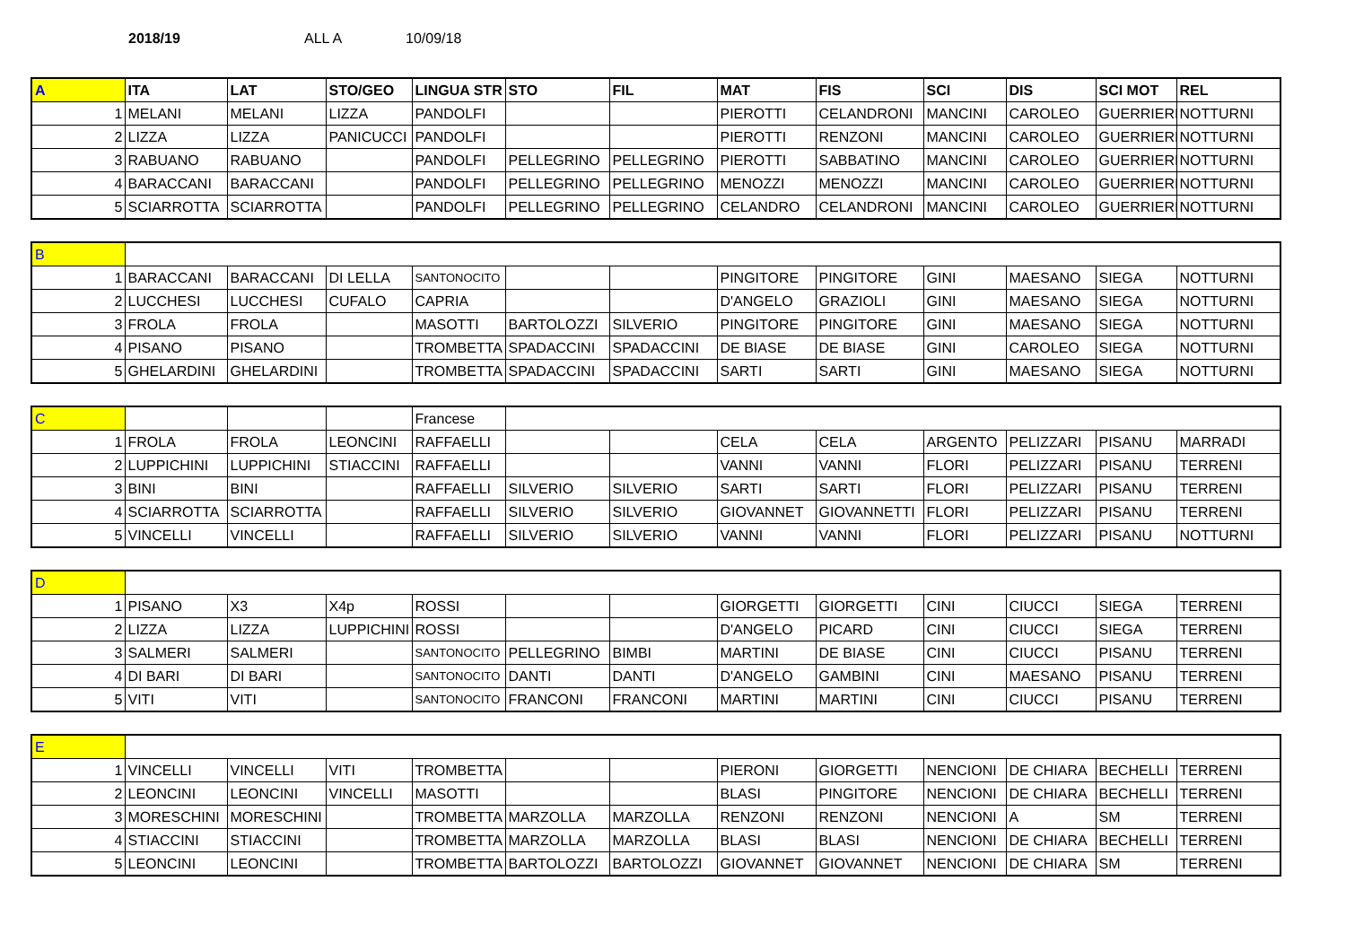2018/19 ALL A 10/09/18
| A | ITA | LAT | STO/GEO | LINGUA STR | STO | FIL | MAT | FIS | SCI | DIS | SCI MOT | REL |
| 1 | MELANI | MELANI | LIZZA | PANDOLFI | | | PIEROTTI | CELANDRONI | MANCINI | CAROLEO | GUERRIERI | NOTTURNI |
| 2 | LIZZA | LIZZA | PANICUCCI | PANDOLFI | | | PIEROTTI | RENZONI | MANCINI | CAROLEO | GUERRIERI | NOTTURNI |
| 3 | RABUANO | RABUANO | | PANDOLFI | PELLEGRINO | PELLEGRINO | PIEROTTI | SABBATINO | MANCINI | CAROLEO | GUERRIERI | NOTTURNI |
| 4 | BARACCANI | BARACCANI | | PANDOLFI | PELLEGRINO | PELLEGRINO | MENOZZI | MENOZZI | MANCINI | CAROLEO | GUERRIERI | NOTTURNI |
| 5 | SCIARROTTA | SCIARROTTA | | PANDOLFI | PELLEGRINO | PELLEGRINO | CELANDRO | CELANDRONI | MANCINI | CAROLEO | GUERRIERI | NOTTURNI |
| B | | | | | | | | | | | | |
| 1 | BARACCANI | BARACCANI | DI LELLA | SANTONOCITO | | | PINGITORE | PINGITORE | GINI | MAESANO | SIEGA | NOTTURNI |
| 2 | LUCCHESI | LUCCHESI | CUFALO | CAPRIA | | | D'ANGELO | GRAZIOLI | GINI | MAESANO | SIEGA | NOTTURNI |
| 3 | FROLA | FROLA | | MASOTTI | BARTOLOZZI | SILVERIO | PINGITORE | PINGITORE | GINI | MAESANO | SIEGA | NOTTURNI |
| 4 | PISANO | PISANO | | TROMBETTA | SPADACCINI | SPADACCINI | DE BIASE | DE BIASE | GINI | CAROLEO | SIEGA | NOTTURNI |
| 5 | GHELARDINI | GHELARDINI | | TROMBETTA | SPADACCINI | SPADACCINI | SARTI | SARTI | GINI | MAESANO | SIEGA | NOTTURNI |
| C | | | | Francese | | | | | | | | |
| 1 | FROLA | FROLA | LEONCINI | RAFFAELLI | | | CELA | CELA | ARGENTO | PELIZZARI | PISANU | MARRADI |
| 2 | LUPPICHINI | LUPPICHINI | STIACCINI | RAFFAELLI | | | VANNI | VANNI | FLORI | PELIZZARI | PISANU | TERRENI |
| 3 | BINI | BINI | | RAFFAELLI | SILVERIO | SILVERIO | SARTI | SARTI | FLORI | PELIZZARI | PISANU | TERRENI |
| 4 | SCIARROTTA | SCIARROTTA | | RAFFAELLI | SILVERIO | SILVERIO | GIOVANNET | GIOVANNETTI | FLORI | PELIZZARI | PISANU | TERRENI |
| 5 | VINCELLI | VINCELLI | | RAFFAELLI | SILVERIO | SILVERIO | VANNI | VANNI | FLORI | PELIZZARI | PISANU | NOTTURNI |
| D | | | | | | | | | | | | |
| 1 | PISANO | X3 | X4p | ROSSI | | | GIORGETTI | GIORGETTI | CINI | CIUCCI | SIEGA | TERRENI |
| 2 | LIZZA | LIZZA | LUPPICHINI | ROSSI | | | D'ANGELO | PICARD | CINI | CIUCCI | SIEGA | TERRENI |
| 3 | SALMERI | SALMERI | | SANTONOCITO | PELLEGRINO | BIMBI | MARTINI | DE BIASE | CINI | CIUCCI | PISANU | TERRENI |
| 4 | DI BARI | DI BARI | | SANTONOCITO | DANTI | DANTI | D'ANGELO | GAMBINI | CINI | MAESANO | PISANU | TERRENI |
| 5 | VITI | VITI | | SANTONOCITO | FRANCONI | FRANCONI | MARTINI | MARTINI | CINI | CIUCCI | PISANU | TERRENI |
| E | | | | | | | | | | | | |
| 1 | VINCELLI | VINCELLI | VITI | TROMBETTA | | | PIERONI | GIORGETTI | NENCIONI | DE CHIARA | BECHELLI | TERRENI |
| 2 | LEONCINI | LEONCINI | VINCELLI | MASOTTI | | | BLASI | PINGITORE | NENCIONI | DE CHIARA | BECHELLI | TERRENI |
| 3 | MORESCHINI | MORESCHINI | | TROMBETTA | MARZOLLA | MARZOLLA | RENZONI | RENZONI | NENCIONI | A | SM | TERRENI |
| 4 | STIACCINI | STIACCINI | | TROMBETTA | MARZOLLA | MARZOLLA | BLASI | BLASI | NENCIONI | DE CHIARA | BECHELLI | TERRENI |
| 5 | LEONCINI | LEONCINI | | TROMBETTA | BARTOLOZZI | BARTOLOZZI | GIOVANNET | GIOVANNET | NENCIONI | DE CHIARA | SM | TERRENI |